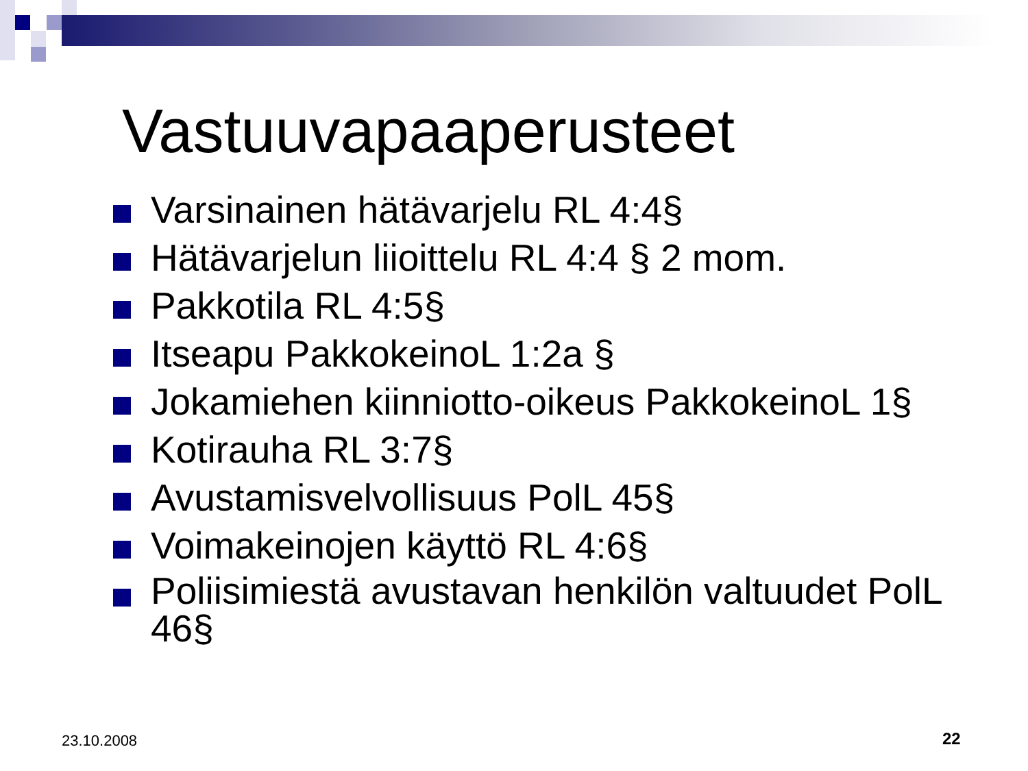Vastuuvapaaperusteet
Varsinainen hätävarjelu RL 4:4§
Hätävarjelun liioittelu RL 4:4 § 2 mom.
Pakkotila RL 4:5§
Itseapu PakkokeinoL 1:2a §
Jokamiehen kiinniotto-oikeus PakkokeinoL 1§
Kotirauha RL 3:7§
Avustamisvelvollisuus PolL 45§
Voimakeinojen käyttö RL 4:6§
Poliisimiestä avustavan henkilön valtuudet PolL 46§
23.10.2008 22